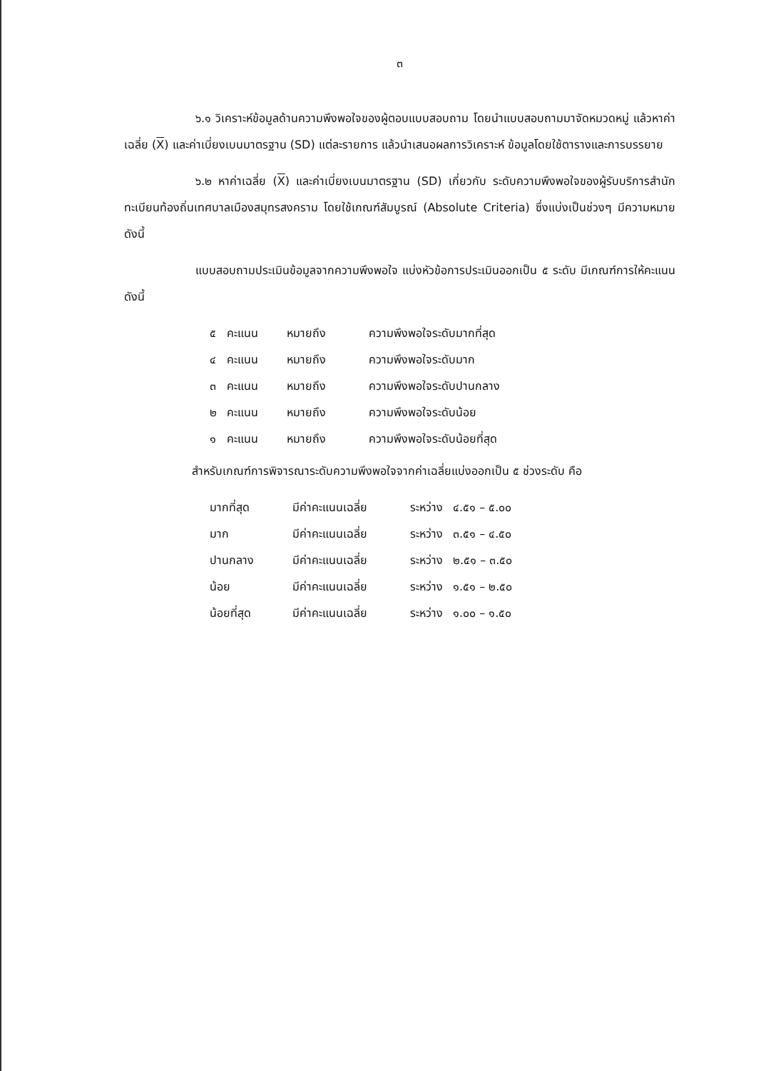๓
๖.๑ วิเคราะห์ข้อมูลด้านความพึงพอใจของผู้ตอบแบบสอบถาม โดยนำแบบสอบถามมาจัดหมวดหมู่ แล้วหาค่าเฉลี่ย (X) และค่าเบี่ยงเบนมาตรฐาน (SD) แต่ละรายการ แล้วนำเสนอผลการวิเคราะห์ ข้อมูลโดยใช้ตารางและการบรรยาย
๖.๒ หาค่าเฉลี่ย (X) และค่าเบี่ยงเบนมาตรฐาน (SD) เกี่ยวกับ ระดับความพึงพอใจของผู้รับบริการสำนักทะเบียนท้องถิ่นเทศบาลเมืองสมุทรสงคราม โดยใช้เกณฑ์สัมบูรณ์ (Absolute Criteria) ซึ่งแบ่งเป็นช่วงๆ มีความหมายดังนี้
แบบสอบถามประเมินข้อมูลจากความพึงพอใจ แบ่งหัวข้อการประเมินออกเป็น ๕ ระดับ มีเกณฑ์การให้คะแนนดังนี้
| ๕ | คะแนน | หมายถึง | ความพึงพอใจระดับมากที่สุด |
| ๔ | คะแนน | หมายถึง | ความพึงพอใจระดับมาก |
| ๓ | คะแนน | หมายถึง | ความพึงพอใจระดับปานกลาง |
| ๒ | คะแนน | หมายถึง | ความพึงพอใจระดับน้อย |
| ๑ | คะแนน | หมายถึง | ความพึงพอใจระดับน้อยที่สุด |
สำหรับเกณฑ์การพิจารณาระดับความพึงพอใจจากค่าเฉลี่ยแบ่งออกเป็น ๕ ช่วงระดับ คือ
| มากที่สุด | มีค่าคะแนนเฉลี่ย | ระหว่าง | ๔.๕๑ – ๕.๐๐ |
| มาก | มีค่าคะแนนเฉลี่ย | ระหว่าง | ๓.๕๑ – ๔.๕๐ |
| ปานกลาง | มีค่าคะแนนเฉลี่ย | ระหว่าง | ๒.๕๑ – ๓.๕๐ |
| น้อย | มีค่าคะแนนเฉลี่ย | ระหว่าง | ๑.๕๑ – ๒.๕๐ |
| น้อยที่สุด | มีค่าคะแนนเฉลี่ย | ระหว่าง | ๑.๐๐ – ๑.๕๐ |